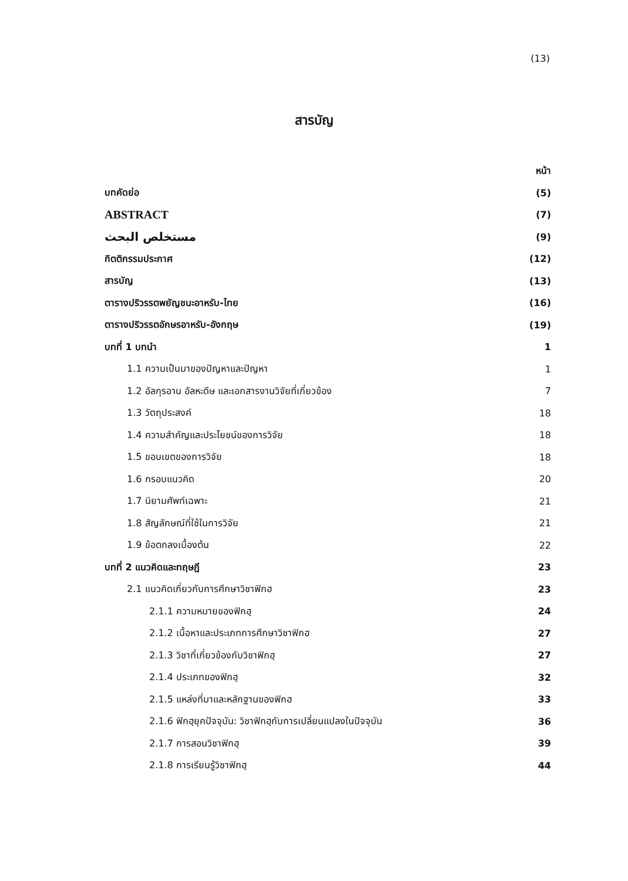(13)
สารบัญ
หน้า
บทคัดย่อ (5)
ABSTRACT (7)
مستخلص البحث (9)
กิตติกรรมประกาศ (12)
สารบัญ (13)
ตารางปริวรรตพยัญชนะอาหรับ-ไทย (16)
ตารางปริวรรตอักษรอาหรับ-อังกฤษ (19)
บทที่ 1 บทนำ 1
1.1 ความเป็นมาของปัญหาและปัญหา 1
1.2 อัลกุรอาน อัลหะดีษ และเอกสารงานวิจัยที่เกี่ยวข้อง 7
1.3 วัตถุประสงค์ 18
1.4 ความสำคัญและประโยชน์ของการวิจัย 18
1.5 ขอบเขตของการวิจัย 18
1.6 กรอบแนวคิด 20
1.7 นิยามศัพท์เฉพาะ 21
1.8 สัญลักษณ์ที่ใช้ในการวิจัย 21
1.9 ข้อตกลงเบื้องต้น 22
บทที่ 2 แนวคิดและทฤษฎี 23
2.1 แนวคิดเกี่ยวกับการศึกษาวิชาฟิกฮ 23
2.1.1 ความหมายของฟิกฮฺ 24
2.1.2 เนื้อหาและประเภทการศึกษาวิชาฟิกฮ 27
2.1.3 วิชาที่เกี่ยวข้องกับวิชาฟิกฮฺ 27
2.1.4 ประเภทของฟิกฮฺ 32
2.1.5 แหล่งที่มาและหลักฐานของฟิกฮ 33
2.1.6 ฟิกฮฺยุคปัจจุบัน: วิชาฟิกฮฺกับการเปลี่ยนแปลงในปัจจุบัน 36
2.1.7 การสอนวิชาฟิกฮฺ 39
2.1.8 การเรียนรู้วิชาฟิกฮฺ 44